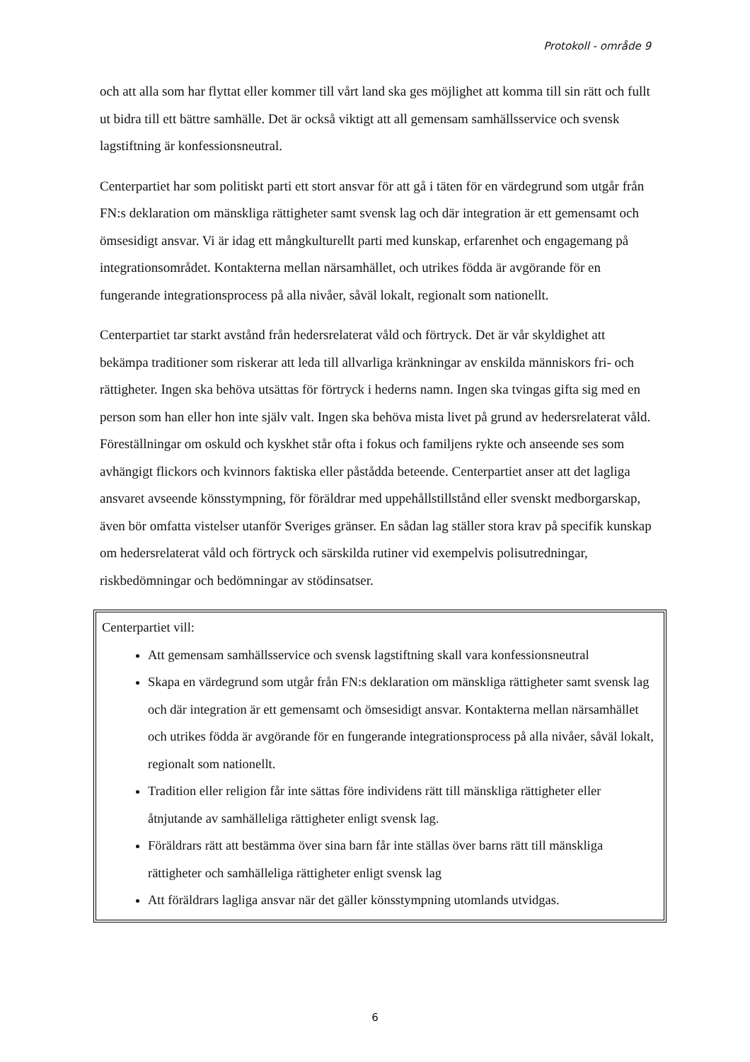Protokoll - område 9
och att alla som har flyttat eller kommer till vårt land ska ges möjlighet att komma till sin rätt och fullt ut bidra till ett bättre samhälle. Det är också viktigt att all gemensam samhällsservice och svensk lagstiftning är konfessionsneutral.
Centerpartiet har som politiskt parti ett stort ansvar för att gå i täten för en värdegrund som utgår från FN:s deklaration om mänskliga rättigheter samt svensk lag och där integration är ett gemensamt och ömsesidigt ansvar. Vi är idag ett mångkulturellt parti med kunskap, erfarenhet och engagemang på integrationsområdet. Kontakterna mellan närsamhället, och utrikes födda är avgörande för en fungerande integrationsprocess på alla nivåer, såväl lokalt, regionalt som nationellt.
Centerpartiet tar starkt avstånd från hedersrelaterat våld och förtryck. Det är vår skyldighet att bekämpa traditioner som riskerar att leda till allvarliga kränkningar av enskilda människors fri- och rättigheter. Ingen ska behöva utsättas för förtryck i hederns namn. Ingen ska tvingas gifta sig med en person som han eller hon inte själv valt. Ingen ska behöva mista livet på grund av hedersrelaterat våld. Föreställningar om oskuld och kyskhet står ofta i fokus och familjens rykte och anseende ses som avhängigt flickors och kvinnors faktiska eller påstådda beteende. Centerpartiet anser att det lagliga ansvaret avseende könsstympning, för föräldrar med uppehållstillstånd eller svenskt medborgarskap, även bör omfatta vistelser utanför Sveriges gränser. En sådan lag ställer stora krav på specifik kunskap om hedersrelaterat våld och förtryck och särskilda rutiner vid exempelvis polisutredningar, riskbedömningar och bedömningar av stödinsatser.
Centerpartiet vill:
Att gemensam samhällsservice och svensk lagstiftning skall vara konfessionsneutral
Skapa en värdegrund som utgår från FN:s deklaration om mänskliga rättigheter samt svensk lag och där integration är ett gemensamt och ömsesidigt ansvar. Kontakterna mellan närsamhället och utrikes födda är avgörande för en fungerande integrationsprocess på alla nivåer, såväl lokalt, regionalt som nationellt.
Tradition eller religion får inte sättas före individens rätt till mänskliga rättigheter eller åtnjutande av samhälleliga rättigheter enligt svensk lag.
Föräldrars rätt att bestämma över sina barn får inte ställas över barns rätt till mänskliga rättigheter och samhälleliga rättigheter enligt svensk lag
Att föräldrars lagliga ansvar när det gäller könsstympning utomlands utvidgas.
6